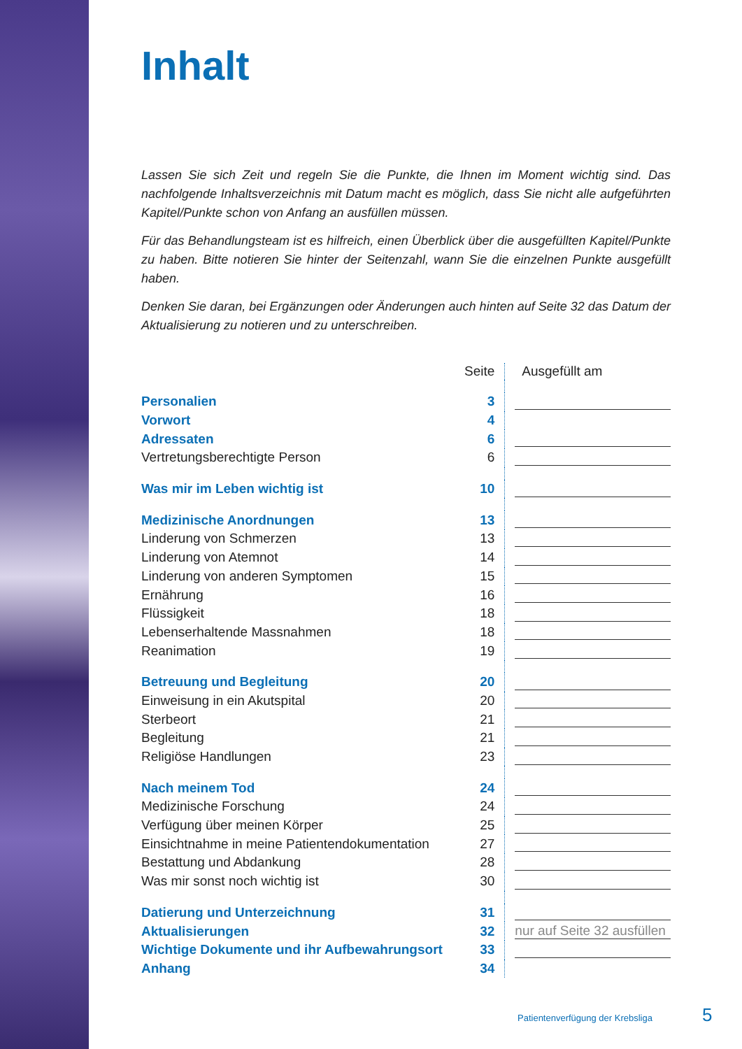Inhalt
Lassen Sie sich Zeit und regeln Sie die Punkte, die Ihnen im Moment wichtig sind. Das nachfolgende Inhaltsverzeichnis mit Datum macht es möglich, dass Sie nicht alle aufgeführten Kapitel/Punkte schon von Anfang an ausfüllen müssen.
Für das Behandlungsteam ist es hilfreich, einen Überblick über die ausgefüllten Kapitel/Punkte zu haben. Bitte notieren Sie hinter der Seitenzahl, wann Sie die einzelnen Punkte ausgefüllt haben.
Denken Sie daran, bei Ergänzungen oder Änderungen auch hinten auf Seite 32 das Datum der Aktualisierung zu notieren und zu unterschreiben.
| | Seite | Ausgefüllt am |
| --- | --- | --- |
| Personalien | 3 | |
| Vorwort | 4 | |
| Adressaten | 6 | |
| Vertretungsberechtigte Person | 6 | |
| Was mir im Leben wichtig ist | 10 | |
| Medizinische Anordnungen | 13 | |
| Linderung von Schmerzen | 13 | |
| Linderung von Atemnot | 14 | |
| Linderung von anderen Symptomen | 15 | |
| Ernährung | 16 | |
| Flüssigkeit | 18 | |
| Lebenserhaltende Massnahmen | 18 | |
| Reanimation | 19 | |
| Betreuung und Begleitung | 20 | |
| Einweisung in ein Akutspital | 20 | |
| Sterbeort | 21 | |
| Begleitung | 21 | |
| Religiöse Handlungen | 23 | |
| Nach meinem Tod | 24 | |
| Medizinische Forschung | 24 | |
| Verfügung über meinen Körper | 25 | |
| Einsichtnahme in meine Patientendokumentation | 27 | |
| Bestattung und Abdankung | 28 | |
| Was mir sonst noch wichtig ist | 30 | |
| Datierung und Unterzeichnung | 31 | |
| Aktualisierungen | 32 | nur auf Seite 32 ausfüllen |
| Wichtige Dokumente und ihr Aufbewahrungsort | 33 | |
| Anhang | 34 | |
Patientenverfügung der Krebsliga
5